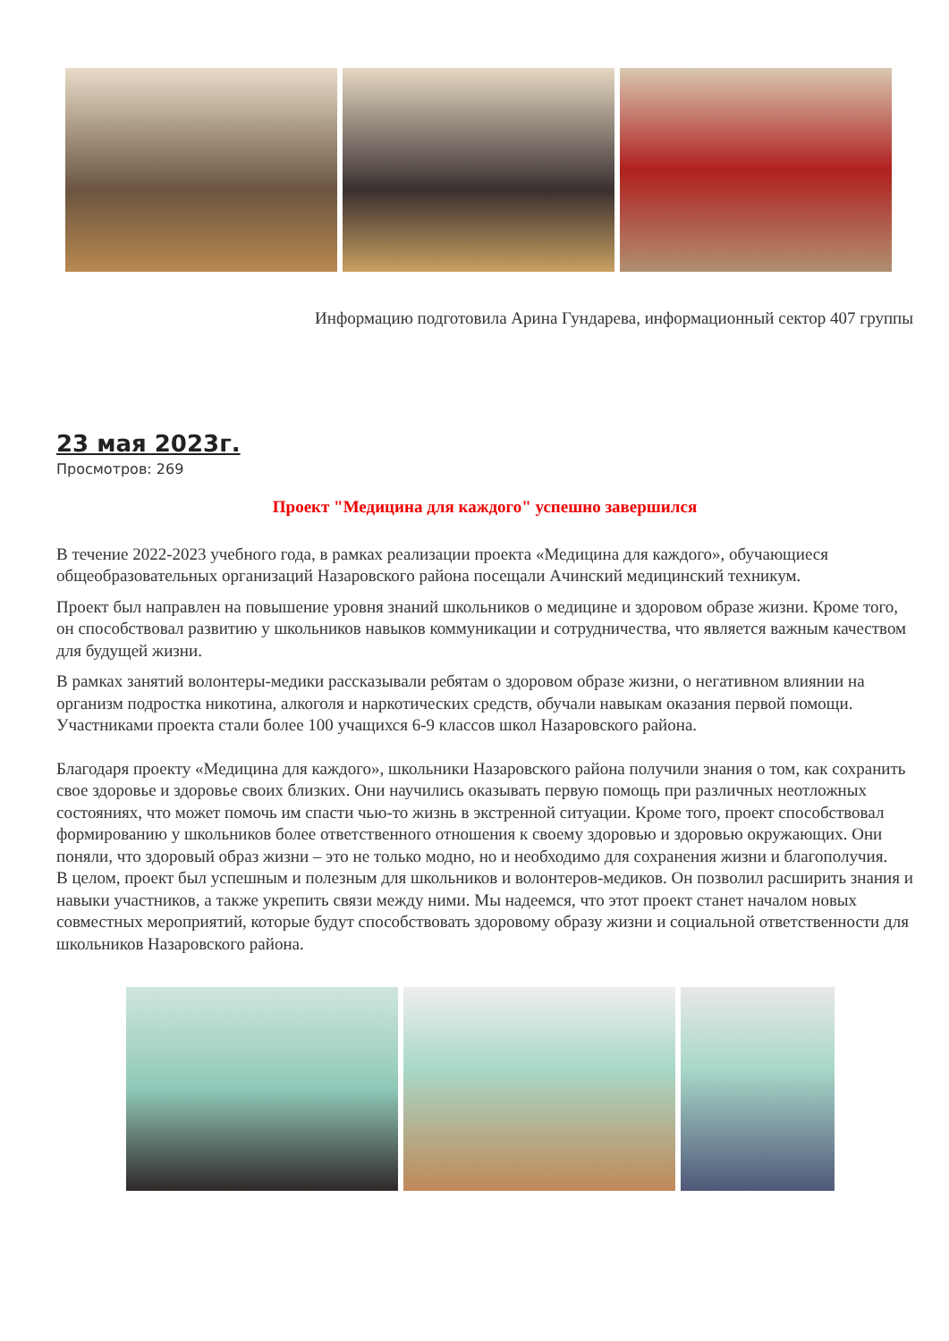Информацию подготовила Арина Гундарева, информационный сектор 407 группы
23 мая 2023г.
Просмотров: 269
Проект "Медицина для каждого" успешно завершился
В течение 2022-2023 учебного года, в рамках реализации проекта «Медицина для каждого», обучающиеся общеобразовательных организаций Назаровского района посещали Ачинский медицинский техникум.
Проект был направлен на повышение уровня знаний школьников о медицине и здоровом образе жизни. Кроме того, он способствовал развитию у школьников навыков коммуникации и сотрудничества, что является важным качеством для будущей жизни.
В рамках занятий волонтеры-медики рассказывали ребятам о здоровом образе жизни, о негативном влиянии на организм подростка никотина, алкоголя и наркотических средств, обучали навыкам оказания первой помощи. Участниками проекта стали более 100 учащихся 6-9 классов школ Назаровского района.
Благодаря проекту «Медицина для каждого», школьники Назаровского района получили знания о том, как сохранить свое здоровье и здоровье своих близких. Они научились оказывать первую помощь при различных неотложных состояниях, что может помочь им спасти чью-то жизнь в экстренной ситуации. Кроме того, проект способствовал формированию у школьников более ответственного отношения к своему здоровью и здоровью окружающих. Они поняли, что здоровый образ жизни – это не только модно, но и необходимо для сохранения жизни и благополучия.
В целом, проект был успешным и полезным для школьников и волонтеров-медиков. Он позволил расширить знания и навыки участников, а также укрепить связи между ними. Мы надеемся, что этот проект станет началом новых совместных мероприятий, которые будут способствовать здоровому образу жизни и социальной ответственности для школьников Назаровского района.